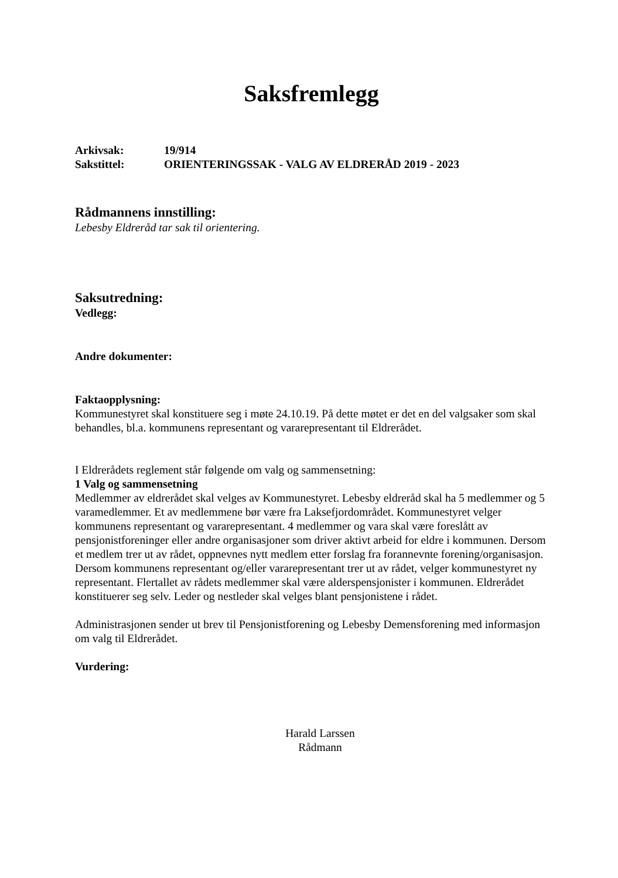Saksfremlegg
| Arkivsak: | 19/914 |
| Sakstittel: | ORIENTERINGSSAK - VALG AV ELDRERÅD 2019 - 2023 |
Rådmannens innstilling:
Lebesby Eldreråd tar sak til orientering.
Saksutredning:
Vedlegg:
Andre dokumenter:
Faktaopplysning:
Kommunestyret skal konstituere seg i møte 24.10.19. På dette møtet er det en del valgsaker som skal behandles, bl.a. kommunens representant og vararepresentant til Eldrerådet.
I Eldrerådets reglement står følgende om valg og sammensetning:
1 Valg og sammensetning
Medlemmer av eldrerådet skal velges av Kommunestyret. Lebesby eldreråd skal ha 5 medlemmer og 5 varamedlemmer. Et av medlemmene bør være fra Laksefjordområdet. Kommunestyret velger kommunens representant og vararepresentant. 4 medlemmer og vara skal være foreslått av pensjonistforeninger eller andre organisasjoner som driver aktivt arbeid for eldre i kommunen. Dersom et medlem trer ut av rådet, oppnevnes nytt medlem etter forslag fra forannevnte forening/organisasjon. Dersom kommunens representant og/eller vararepresentant trer ut av rådet, velger kommunestyret ny representant. Flertallet av rådets medlemmer skal være alderspensjonister i kommunen. Eldrerådet konstituerer seg selv. Leder og nestleder skal velges blant pensjonistene i rådet.
Administrasjonen sender ut brev til Pensjonistforening og Lebesby Demensforening med informasjon om valg til Eldrerådet.
Vurdering:
Harald Larssen
Rådmann